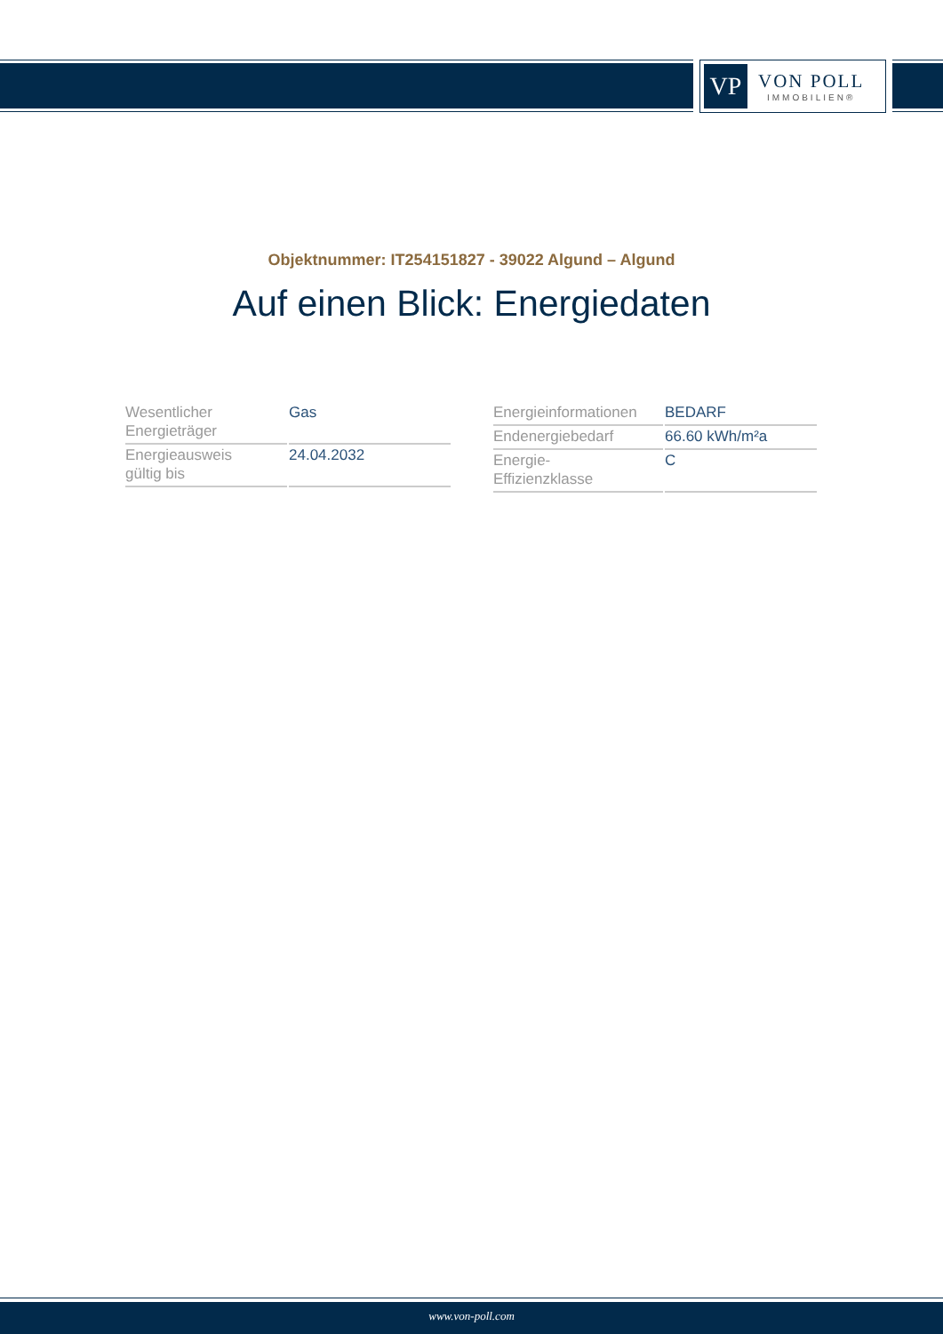VP
VON POLL
IMMOBILIEN®
Objektnummer: IT254151827 - 39022 Algund – Algund
Auf einen Blick: Energiedaten
| Wesentlicher Energieträger | Gas |
| Energieausweis gültig bis | 24.04.2032 |
| Energieinformationen | BEDARF |
| Endenergiebedarf | 66.60 kWh/m²a |
| Energie- Effizienzklasse | C |
www.von-poll.com